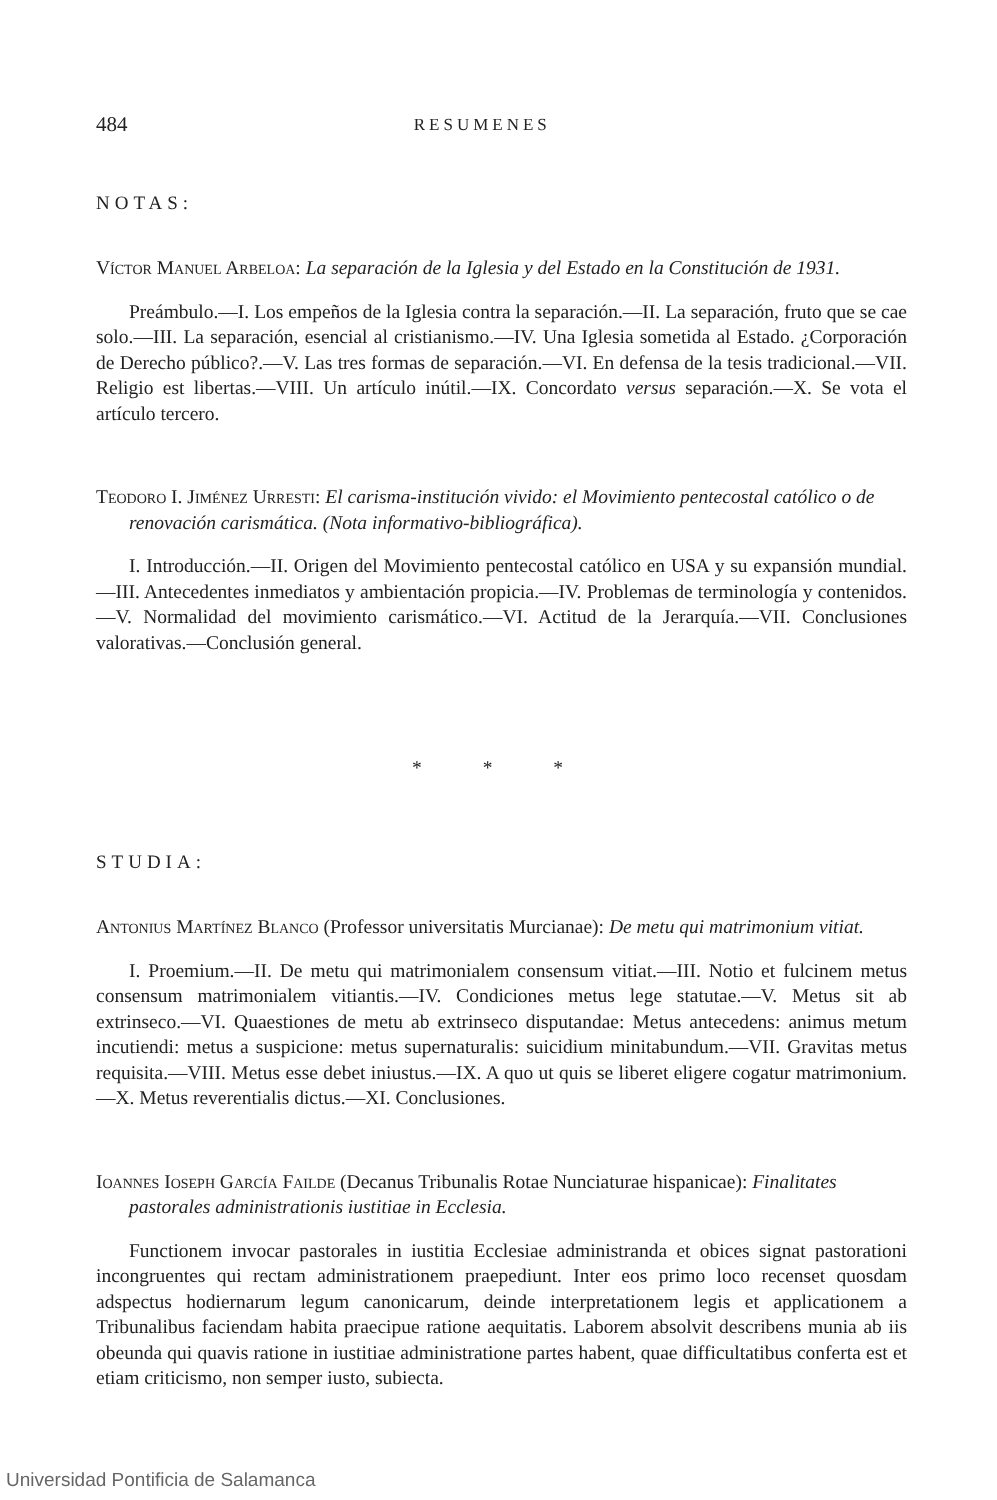484 RESUMENES
NOTAS:
Víctor Manuel Arbeloa: La separación de la Iglesia y del Estado en la Constitución de 1931.
Preámbulo.—I. Los empeños de la Iglesia contra la separación.—II. La separación, fruto que se cae solo.—III. La separación, esencial al cristianismo.—IV. Una Iglesia sometida al Estado. ¿Corporación de Derecho público?.—V. Las tres formas de separación.—VI. En defensa de la tesis tradicional.—VII. Religio est libertas.—VIII. Un artículo inútil.—IX. Concordato versus separación.—X. Se vota el artículo tercero.
Teodoro I. Jiménez Urresti: El carisma-institución vivido: el Movimiento pentecostal católico o de renovación carismática. (Nota informativo-bibliográfica).
I. Introducción.—II. Origen del Movimiento pentecostal católico en USA y su expansión mundial.—III. Antecedentes inmediatos y ambientación propicia.—IV. Problemas de terminología y contenidos.—V. Normalidad del movimiento carismático.—VI. Actitud de la Jerarquía.—VII. Conclusiones valorativas.—Conclusión general.
* * *
STUDIA:
Antonius Martínez Blanco (Professor universitatis Murcianae): De metu qui matrimonium vitiat.
I. Proemium.—II. De metu qui matrimonialem consensum vitiat.—III. Notio et fulcinem metus consensum matrimonialem vitiantis.—IV. Condiciones metus lege statutae.—V. Metus sit ab extrinseco.—VI. Quaestiones de metu ab extrinseco disputandae: Metus antecedens: animus metum incutiendi: metus a suspicione: metus supernaturalis: suicidium minitabundum.—VII. Gravitas metus requisita.—VIII. Metus esse debet iniustus.—IX. A quo ut quis se liberet eligere cogatur matrimonium.—X. Metus reverentialis dictus.—XI. Conclusiones.
Ioannes Ioseph García Failde (Decanus Tribunalis Rotae Nunciaturae hispanicae): Finalitates pastorales administrationis iustitiae in Ecclesia.
Functionem invocar pastorales in iustitia Ecclesiae administranda et obices signat pastorationi incongruentes qui rectam administrationem praepediunt. Inter eos primo loco recenset quosdam adspectus hodiernarum legum canonicarum, deinde interpretationem legis et applicationem a Tribunalibus faciendam habita praecipue ratione aequitatis. Laborem absolvit describens munia ab iis obeunda qui quavis ratione in iustitiae administratione partes habent, quae difficultatibus conferta est et etiam criticismo, non semper iusto, subiecta.
Universidad Pontificia de Salamanca